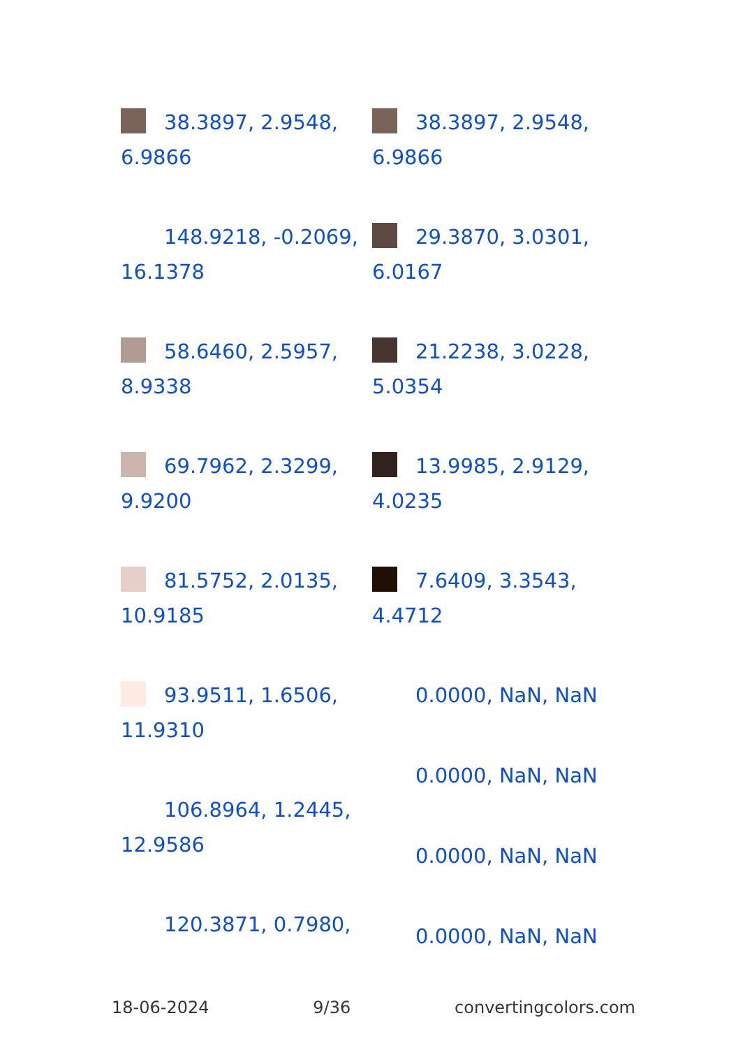38.3897, 2.9548, 6.9866
148.9218, -0.2069, 16.1378
58.6460, 2.5957, 8.9338
69.7962, 2.3299, 9.9200
81.5752, 2.0135, 10.9185
93.9511, 1.6506, 11.9310
106.8964, 1.2445, 12.9586
120.3871, 0.7980,
38.3897, 2.9548, 6.9866
29.3870, 3.0301, 6.0167
21.2238, 3.0228, 5.0354
13.9985, 2.9129, 4.0235
7.6409, 3.3543, 4.4712
0.0000, NaN, NaN
0.0000, NaN, NaN
0.0000, NaN, NaN
0.0000, NaN, NaN
18-06-2024 9/36 convertingcolors.com